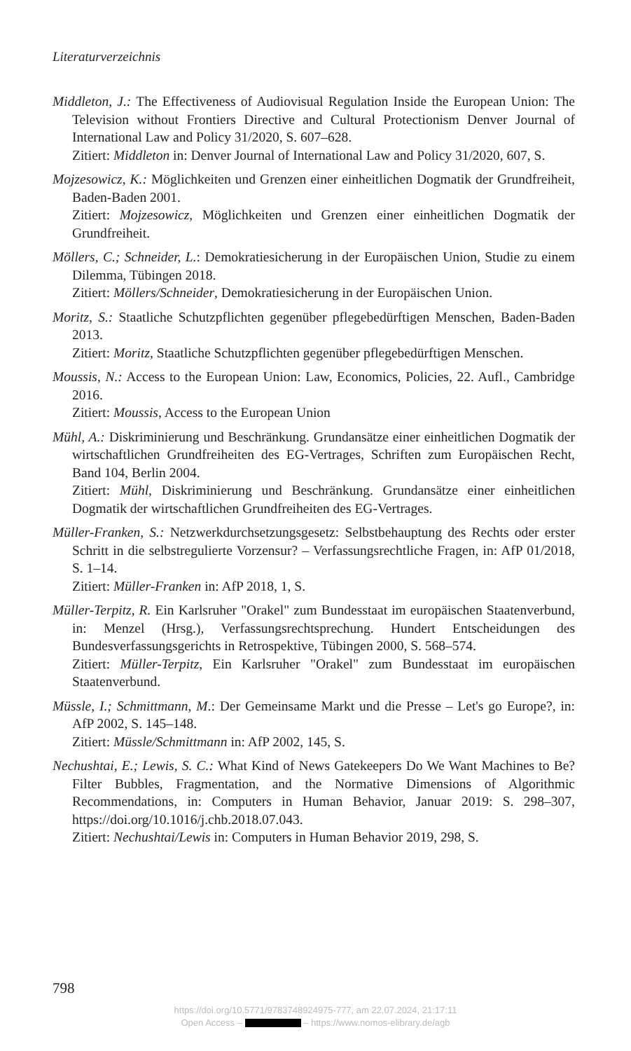Literaturverzeichnis
Middleton, J.: The Effectiveness of Audiovisual Regulation Inside the European Union: The Television without Frontiers Directive and Cultural Protectionism Denver Journal of International Law and Policy 31/2020, S. 607–628.
Zitiert: Middleton in: Denver Journal of International Law and Policy 31/2020, 607, S.
Mojzesowicz, K.: Möglichkeiten und Grenzen einer einheitlichen Dogmatik der Grundfreiheit, Baden-Baden 2001.
Zitiert: Mojzesowicz, Möglichkeiten und Grenzen einer einheitlichen Dogmatik der Grundfreiheit.
Möllers, C.; Schneider, L.: Demokratiesicherung in der Europäischen Union, Studie zu einem Dilemma, Tübingen 2018.
Zitiert: Möllers/Schneider, Demokratiesicherung in der Europäischen Union.
Moritz, S.: Staatliche Schutzpflichten gegenüber pflegebedürftigen Menschen, Baden-Baden 2013.
Zitiert: Moritz, Staatliche Schutzpflichten gegenüber pflegebedürftigen Menschen.
Moussis, N.: Access to the European Union: Law, Economics, Policies, 22. Aufl., Cambridge 2016.
Zitiert: Moussis, Access to the European Union
Mühl, A.: Diskriminierung und Beschränkung. Grundansätze einer einheitlichen Dogmatik der wirtschaftlichen Grundfreiheiten des EG-Vertrages, Schriften zum Europäischen Recht, Band 104, Berlin 2004.
Zitiert: Mühl, Diskriminierung und Beschränkung. Grundansätze einer einheitlichen Dogmatik der wirtschaftlichen Grundfreiheiten des EG-Vertrages.
Müller-Franken, S.: Netzwerkdurchsetzungsgesetz: Selbstbehauptung des Rechts oder erster Schritt in die selbstregulierte Vorzensur? – Verfassungsrechtliche Fragen, in: AfP 01/2018, S. 1–14.
Zitiert: Müller-Franken in: AfP 2018, 1, S.
Müller-Terpitz, R. Ein Karlsruher "Orakel" zum Bundesstaat im europäischen Staatenverbund, in: Menzel (Hrsg.), Verfassungsrechtsprechung. Hundert Entscheidungen des Bundesverfassungsgerichts in Retrospektive, Tübingen 2000, S. 568–574.
Zitiert: Müller-Terpitz, Ein Karlsruher "Orakel" zum Bundesstaat im europäischen Staatenverbund.
Müssle, I.; Schmittmann, M.: Der Gemeinsame Markt und die Presse – Let's go Europe?, in: AfP 2002, S. 145–148.
Zitiert: Müssle/Schmittmann in: AfP 2002, 145, S.
Nechushtai, E.; Lewis, S. C.: What Kind of News Gatekeepers Do We Want Machines to Be? Filter Bubbles, Fragmentation, and the Normative Dimensions of Algorithmic Recommendations, in: Computers in Human Behavior, Januar 2019: S. 298–307, https://doi.org/10.1016/j.chb.2018.07.043.
Zitiert: Nechushtai/Lewis in: Computers in Human Behavior 2019, 298, S.
798
https://doi.org/10.5771/9783748924975-777, am 22.07.2024, 21:17:11
Open Access – – https://www.nomos-elibrary.de/agb